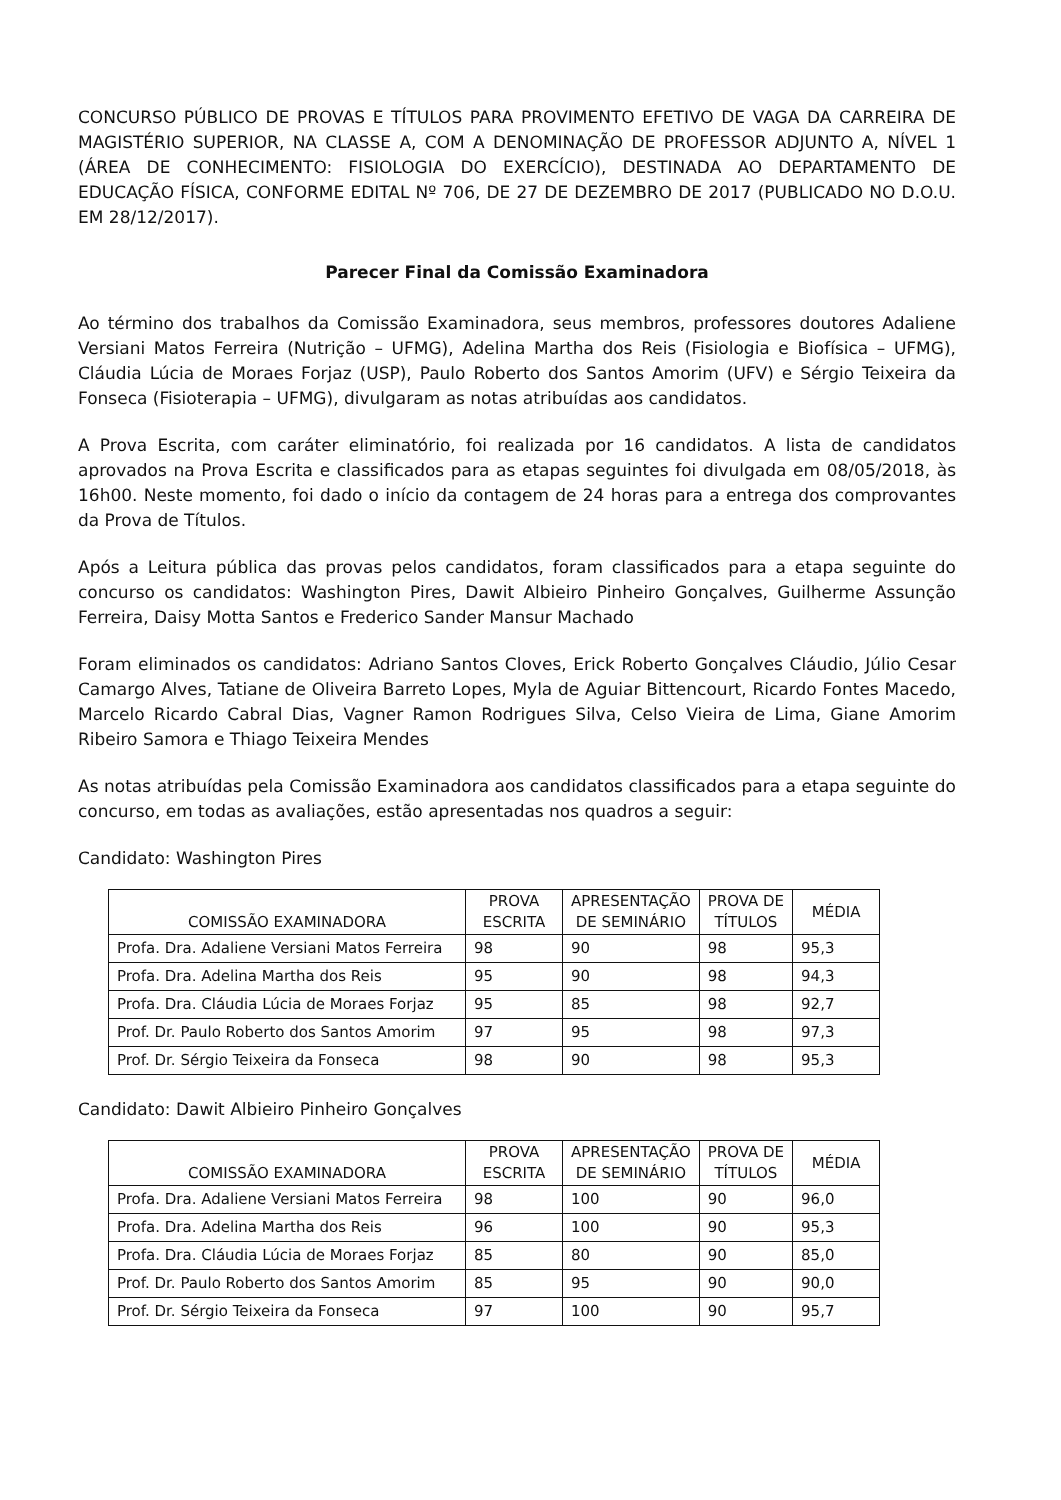CONCURSO PÚBLICO DE PROVAS E TÍTULOS PARA PROVIMENTO EFETIVO DE VAGA DA CARREIRA DE MAGISTÉRIO SUPERIOR, NA CLASSE A, COM A DENOMINAÇÃO DE PROFESSOR ADJUNTO A, NÍVEL 1 (ÁREA DE CONHECIMENTO: FISIOLOGIA DO EXERCÍCIO), DESTINADA AO DEPARTAMENTO DE EDUCAÇÃO FÍSICA, CONFORME EDITAL Nº 706, DE 27 DE DEZEMBRO DE 2017 (PUBLICADO NO D.O.U. EM 28/12/2017).
Parecer Final da Comissão Examinadora
Ao término dos trabalhos da Comissão Examinadora, seus membros, professores doutores Adaliene Versiani Matos Ferreira (Nutrição – UFMG), Adelina Martha dos Reis (Fisiologia e Biofísica – UFMG), Cláudia Lúcia de Moraes Forjaz (USP), Paulo Roberto dos Santos Amorim (UFV) e Sérgio Teixeira da Fonseca (Fisioterapia – UFMG), divulgaram as notas atribuídas aos candidatos.
A Prova Escrita, com caráter eliminatório, foi realizada por 16 candidatos. A lista de candidatos aprovados na Prova Escrita e classificados para as etapas seguintes foi divulgada em 08/05/2018, às 16h00. Neste momento, foi dado o início da contagem de 24 horas para a entrega dos comprovantes da Prova de Títulos.
Após a Leitura pública das provas pelos candidatos, foram classificados para a etapa seguinte do concurso os candidatos: Washington Pires, Dawit Albieiro Pinheiro Gonçalves, Guilherme Assunção Ferreira, Daisy Motta Santos e Frederico Sander Mansur Machado
Foram eliminados os candidatos: Adriano Santos Cloves, Erick Roberto Gonçalves Cláudio, Júlio Cesar Camargo Alves, Tatiane de Oliveira Barreto Lopes, Myla de Aguiar Bittencourt, Ricardo Fontes Macedo, Marcelo Ricardo Cabral Dias, Vagner Ramon Rodrigues Silva, Celso Vieira de Lima, Giane Amorim Ribeiro Samora e Thiago Teixeira Mendes
As notas atribuídas pela Comissão Examinadora aos candidatos classificados para a etapa seguinte do concurso, em todas as avaliações, estão apresentadas nos quadros a seguir:
Candidato: Washington Pires
| COMISSÃO EXAMINADORA | PROVA ESCRITA | APRESENTAÇÃO DE SEMINÁRIO | PROVA DE TÍTULOS | MÉDIA |
| --- | --- | --- | --- | --- |
| Profa. Dra. Adaliene Versiani Matos Ferreira | 98 | 90 | 98 | 95,3 |
| Profa. Dra. Adelina Martha dos Reis | 95 | 90 | 98 | 94,3 |
| Profa. Dra. Cláudia Lúcia de Moraes Forjaz | 95 | 85 | 98 | 92,7 |
| Prof. Dr. Paulo Roberto dos Santos Amorim | 97 | 95 | 98 | 97,3 |
| Prof. Dr. Sérgio Teixeira da Fonseca | 98 | 90 | 98 | 95,3 |
Candidato: Dawit Albieiro Pinheiro Gonçalves
| COMISSÃO EXAMINADORA | PROVA ESCRITA | APRESENTAÇÃO DE SEMINÁRIO | PROVA DE TÍTULOS | MÉDIA |
| --- | --- | --- | --- | --- |
| Profa. Dra. Adaliene Versiani Matos Ferreira | 98 | 100 | 90 | 96,0 |
| Profa. Dra. Adelina Martha dos Reis | 96 | 100 | 90 | 95,3 |
| Profa. Dra. Cláudia Lúcia de Moraes Forjaz | 85 | 80 | 90 | 85,0 |
| Prof. Dr. Paulo Roberto dos Santos Amorim | 85 | 95 | 90 | 90,0 |
| Prof. Dr. Sérgio Teixeira da Fonseca | 97 | 100 | 90 | 95,7 |